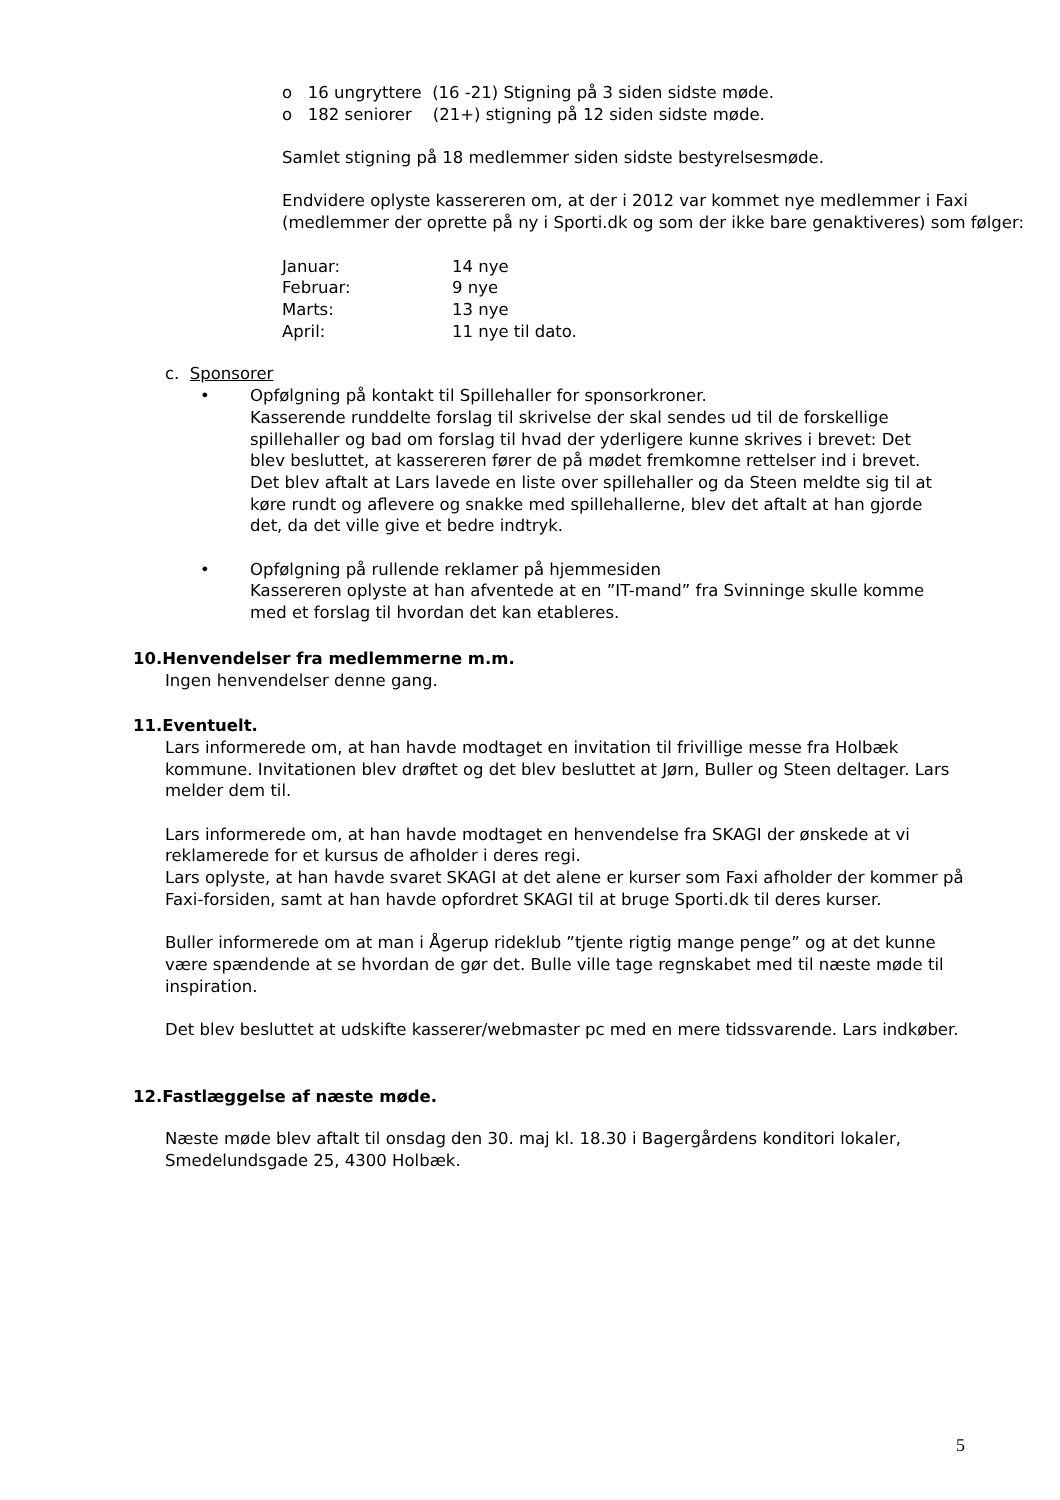o 16 ungryttere (16 -21) Stigning på 3 siden sidste møde.
o 182 seniorer (21+) stigning på 12 siden sidste møde.
Samlet stigning på 18 medlemmer siden sidste bestyrelsesmøde.
Endvidere oplyste kassereren om, at der i 2012 var kommet nye medlemmer i Faxi (medlemmer der oprette på ny i Sporti.dk og som der ikke bare genaktiveres) som følger:
Januar: 14 nye
Februar: 9 nye
Marts: 13 nye
April: 11 nye til dato.
c. Sponsorer
• Opfølgning på kontakt til Spillehaller for sponsorkroner.
Kasserende runddelte forslag til skrivelse der skal sendes ud til de forskellige spillehaller og bad om forslag til hvad der yderligere kunne skrives i brevet: Det blev besluttet, at kassereren fører de på mødet fremkomne rettelser ind i brevet.
Det blev aftalt at Lars lavede en liste over spillehaller og da Steen meldte sig til at køre rundt og aflevere og snakke med spillehallerne, blev det aftalt at han gjorde det, da det ville give et bedre indtryk.
• Opfølgning på rullende reklamer på hjemmesiden
Kassereren oplyste at han afventede at en ”IT-mand” fra Svinninge skulle komme med et forslag til hvordan det kan etableres.
10.Henvendelser fra medlemmerne m.m.
Ingen henvendelser denne gang.
11.Eventuelt.
Lars informerede om, at han havde modtaget en invitation til frivillige messe fra Holbæk kommune. Invitationen blev drøftet og det blev besluttet at Jørn, Buller og Steen deltager. Lars melder dem til.
Lars informerede om, at han havde modtaget en henvendelse fra SKAGI der ønskede at vi reklamerede for et kursus de afholder i deres regi.
Lars oplyste, at han havde svaret SKAGI at det alene er kurser som Faxi afholder der kommer på Faxi-forsiden, samt at han havde opfordret SKAGI til at bruge Sporti.dk til deres kurser.
Buller informerede om at man i Ågerup rideklub ”tjente rigtig mange penge” og at det kunne være spændende at se hvordan de gør det. Bulle ville tage regnskabet med til næste møde til inspiration.
Det blev besluttet at udskifte kasserer/webmaster pc med en mere tidssvarende. Lars indkøber.
12.Fastlæggelse af næste møde.
Næste møde blev aftalt til onsdag den 30. maj kl. 18.30 i Bagergårdens konditori lokaler, Smedelundsgade 25, 4300 Holbæk.
5